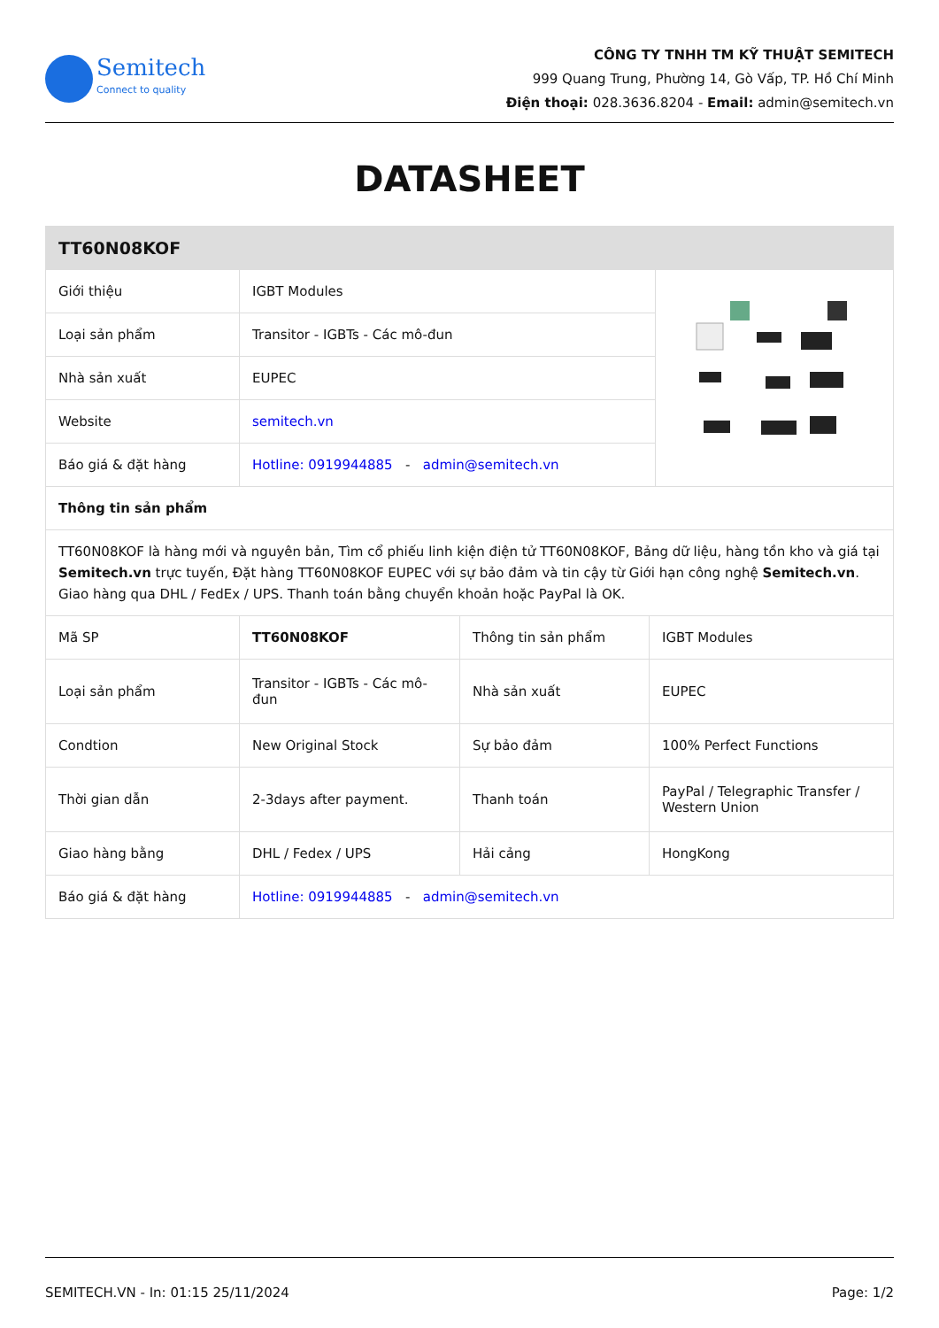Semitech
Connect to quality
CÔNG TY TNHH TM KỸ THUẬT SEMITECH
999 Quang Trung, Phường 14, Gò Vấp, TP. Hồ Chí Minh
Điện thoại: 028.3636.8204 - Email: admin@semitech.vn
DATASHEET
| TT60N08KOF | | |
| --- | --- | --- |
| Giới thiệu | IGBT Modules | |
| Loại sản phẩm | Transitor - IGBTs - Các mô-đun | |
| Nhà sản xuất | EUPEC | |
| Website | semitech.vn | |
| Báo giá & đặt hàng | Hotline: 0919944885 - admin@semitech.vn | |
| Thông tin sản phẩm | | |
| TT60N08KOF là hàng mới và nguyên bản, Tìm cổ phiếu linh kiện điện tử TT60N08KOF, Bảng dữ liệu, hàng tồn kho và giá tại Semitech.vn trực tuyến, Đặt hàng TT60N08KOF EUPEC với sự bảo đảm và tin cậy từ Giới hạn công nghệ Semitech.vn . Giao hàng qua DHL / FedEx / UPS. Thanh toán bằng chuyển khoản hoặc PayPal là OK. | | |
| Mã SP | TT60N08KOF | Thông tin sản phẩm | IGBT Modules |
| Loại sản phẩm | Transitor - IGBTs - Các mô-đun | Nhà sản xuất | EUPEC |
| Condtion | New Original Stock | Sự bảo đảm | 100% Perfect Functions |
| Thời gian dẫn | 2-3days after payment. | Thanh toán | PayPal / Telegraphic Transfer / Western Union |
| Giao hàng bằng | DHL / Fedex / UPS | Hải cảng | HongKong |
| Báo giá & đặt hàng | Hotline: 0919944885 - admin@semitech.vn | | |
SEMITECH.VN - In: 01:15 25/11/2024 Page: 1/2